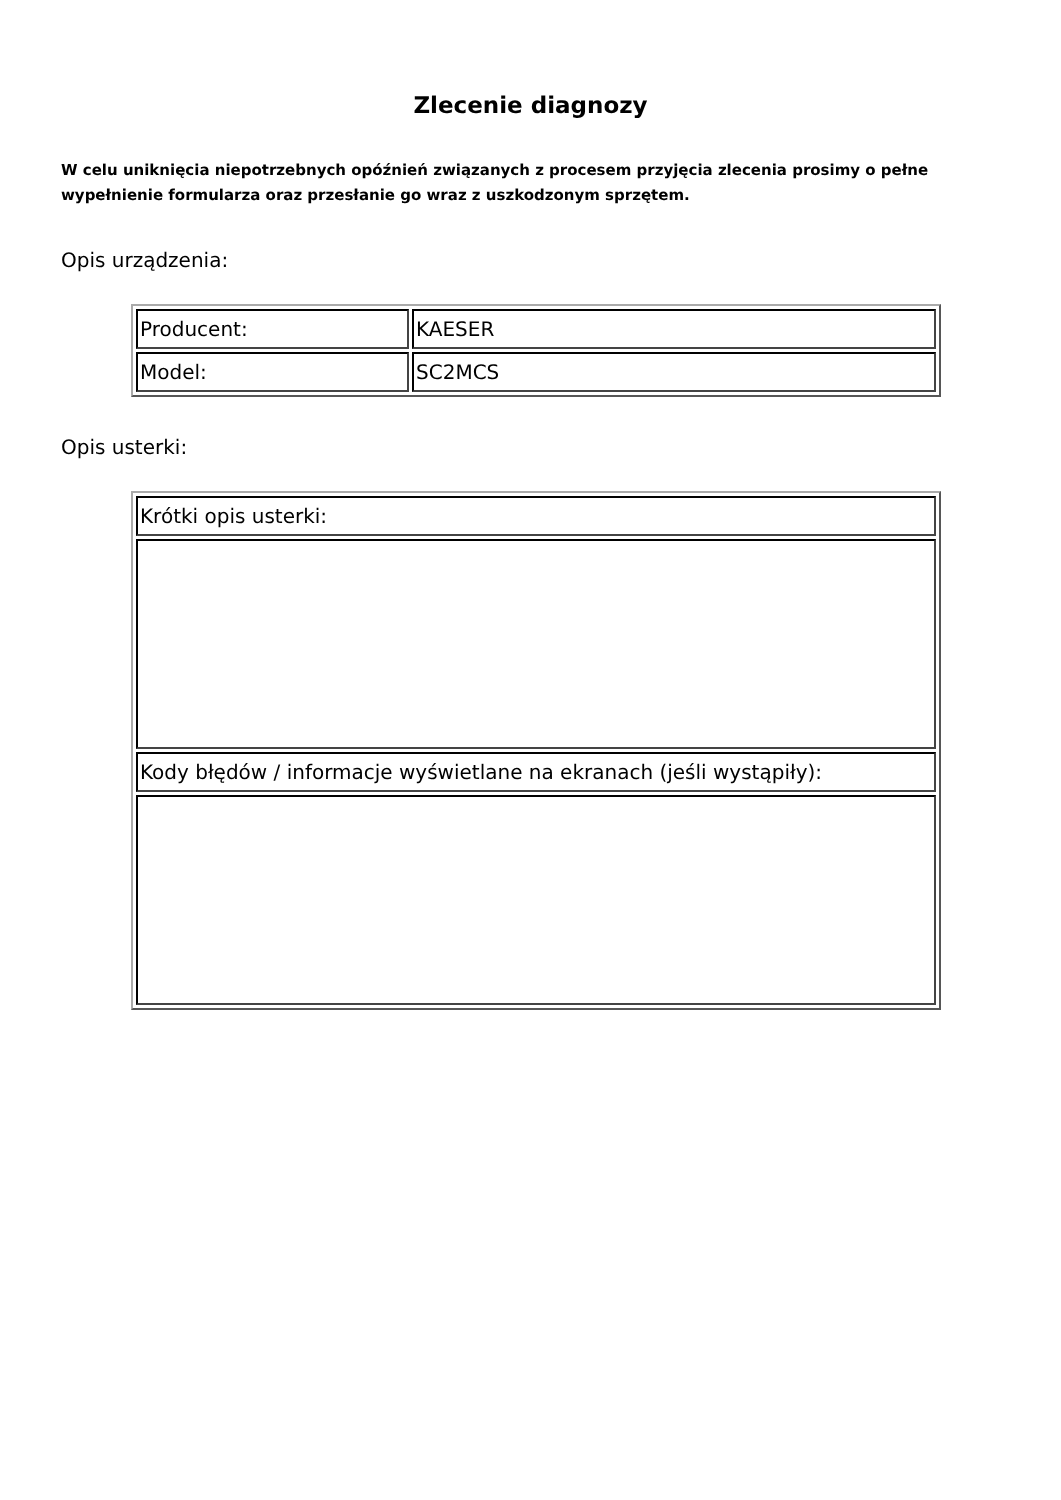Zlecenie diagnozy
W celu uniknięcia niepotrzebnych opóźnień związanych z procesem przyjęcia zlecenia prosimy o pełne wypełnienie formularza oraz przesłanie go wraz z uszkodzonym sprzętem.
Opis urządzenia:
| Producent: | KAESER |
| Model: | SC2MCS |
Opis usterki:
| Krótki opis usterki: |
| Kody błędów / informacje wyświetlane na ekranach (jeśli wystąpiły): |